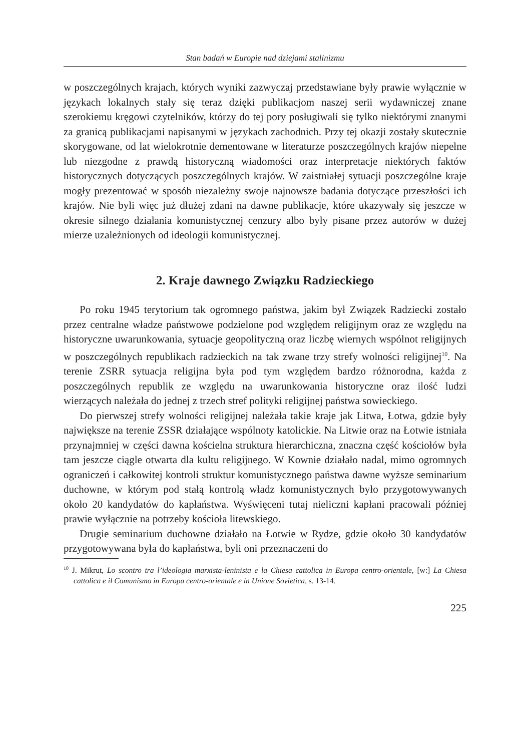Stan badań w Europie nad dziejami stalinizmu
w poszczególnych krajach, których wyniki zazwyczaj przedstawiane były prawie wyłącznie w językach lokalnych stały się teraz dzięki publikacjom naszej serii wydawniczej znane szerokiemu kręgowi czytelników, którzy do tej pory posługiwali się tylko niektórymi znanymi za granicą publikacjami napisanymi w językach zachodnich. Przy tej okazji zostały skutecznie skorygowane, od lat wielokrotnie dementowane w literaturze poszczególnych krajów niepełne lub niezgodne z prawdą historyczną wiadomości oraz interpretacje niektórych faktów historycznych dotyczących poszczególnych krajów. W zaistniałej sytuacji poszczególne kraje mogły prezentować w sposób niezależny swoje najnowsze badania dotyczące przeszłości ich krajów. Nie byli więc już dłużej zdani na dawne publikacje, które ukazywały się jeszcze w okresie silnego działania komunistycznej cenzury albo były pisane przez autorów w dużej mierze uzależnionych od ideologii komunistycznej.
2. Kraje dawnego Związku Radzieckiego
Po roku 1945 terytorium tak ogromnego państwa, jakim był Związek Radziecki zostało przez centralne władze państwowe podzielone pod względem religijnym oraz ze względu na historyczne uwarunkowania, sytuacje geopolityczną oraz liczbę wiernych wspólnot religijnych w poszczególnych republikach radzieckich na tak zwane trzy strefy wolności religijnej<sup>10</sup>. Na terenie ZSRR sytuacja religijna była pod tym względem bardzo różnorodna, każda z poszczególnych republik ze względu na uwarunkowania historyczne oraz ilość ludzi wierzących należała do jednej z trzech stref polityki religijnej państwa sowieckiego.
Do pierwszej strefy wolności religijnej należała takie kraje jak Litwa, Łotwa, gdzie były największe na terenie ZSSR działające wspólnoty katolickie. Na Litwie oraz na Łotwie istniała przynajmniej w części dawna kościelna struktura hierarchiczna, znaczna część kościołów była tam jeszcze ciągle otwarta dla kultu religijnego. W Kownie działało nadal, mimo ogromnych ograniczeń i całkowitej kontroli struktur komunistycznego państwa dawne wyższe seminarium duchowne, w którym pod stałą kontrolą władz komunistycznych było przygotowywanych około 20 kandydatów do kapłaństwa. Wyświęceni tutaj nieliczni kapłani pracowali później prawie wyłącznie na potrzeby kościoła litewskiego.
Drugie seminarium duchowne działało na Łotwie w Rydze, gdzie około 30 kandydatów przygotowywana była do kapłaństwa, byli oni przeznaczeni do
<sup>10</sup> J. Mikrut, Lo scontro tra l’ideologia marxista-leninista e la Chiesa cattolica in Europa centro-orientale, [w:] La Chiesa cattolica e il Comunismo in Europa centro-orientale e in Unione Sovietica, s. 13-14.
225